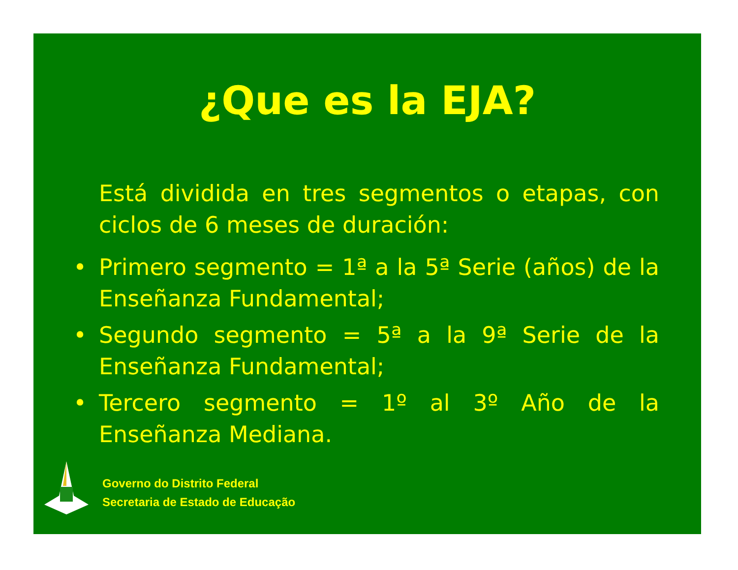¿Que es la EJA?
Está dividida en tres segmentos o etapas, con ciclos de 6 meses de duración:
• Primero segmento = 1ª a la 5ª Serie (años) de la Enseñanza Fundamental;
• Segundo segmento = 5ª a la 9ª Serie de la Enseñanza Fundamental;
• Tercero segmento = 1º al 3º Año de la Enseñanza Mediana.
Governo do Distrito Federal
Secretaria de Estado de Educação